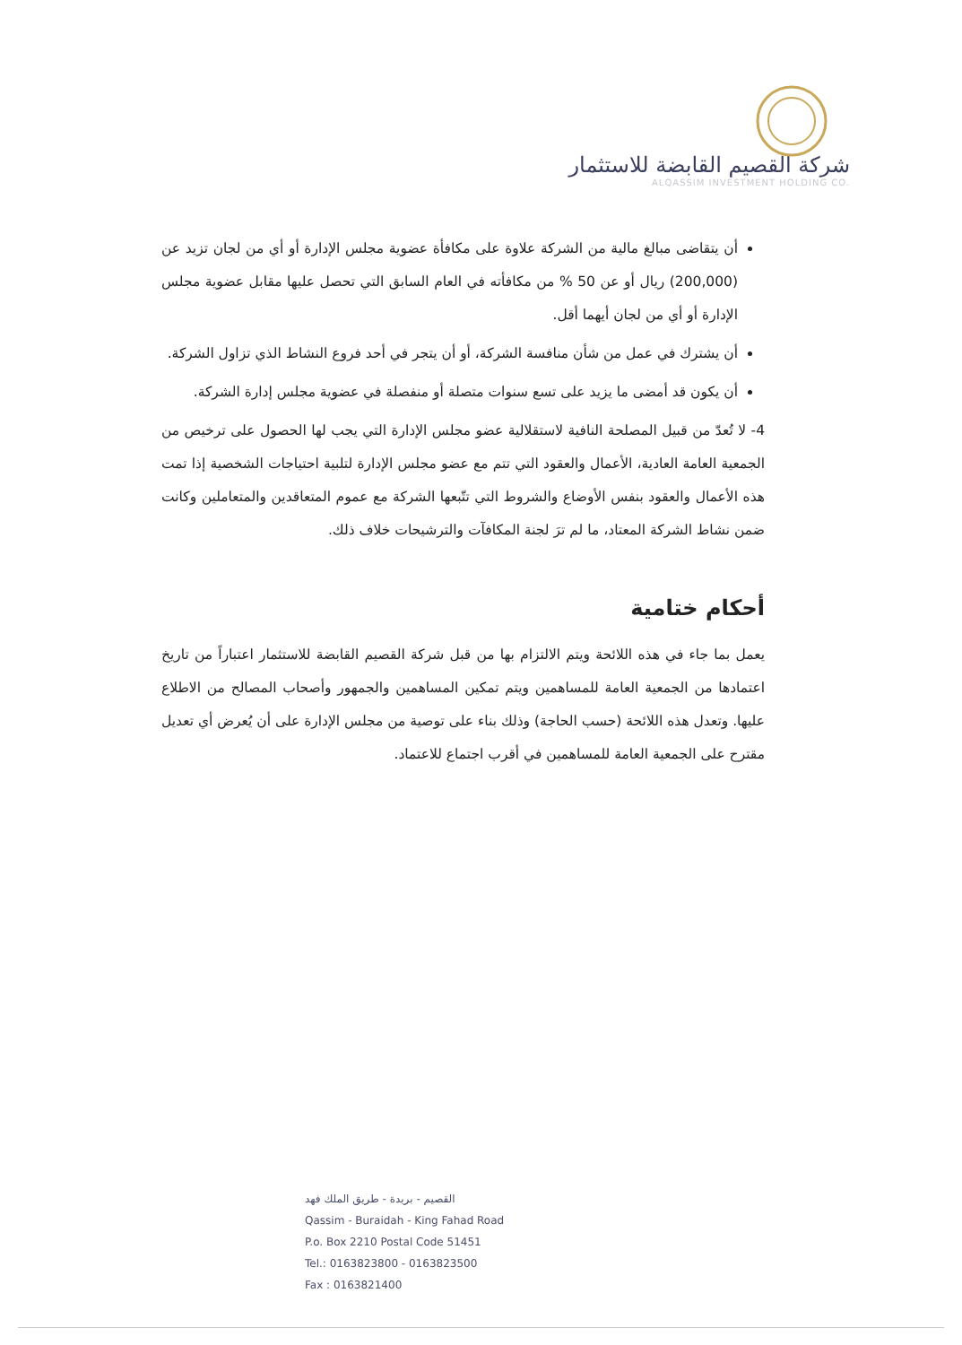شركة القصيم القابضة للاستثمار
ALQASSIM INVESTMENT HOLDING CO.
أن يتقاضى مبالغ مالية من الشركة علاوة على مكافأة عضوية مجلس الإدارة أو أي من لجان تزيد عن (200,000) ريال أو عن 50 % من مكافأته في العام السابق التي تحصل عليها مقابل عضوية مجلس الإدارة أو أي من لجان أيهما أقل.
أن يشترك في عمل من شأن منافسة الشركة، أو أن يتجر في أحد فروع النشاط الذي تزاول الشركة.
أن يكون قد أمضى ما يزيد على تسع سنوات متصلة أو منفصلة في عضوية مجلس إدارة الشركة.
4- لا تُعدّ من قبيل المصلحة النافية لاستقلالية عضو مجلس الإدارة التي يجب لها الحصول على ترخيص من الجمعية العامة العادية، الأعمال والعقود التي تتم مع عضو مجلس الإدارة لتلبية احتياجات الشخصية إذا تمت هذه الأعمال والعقود بنفس الأوضاع والشروط التي تتّبعها الشركة مع عموم المتعاقدين والمتعاملين وكانت ضمن نشاط الشركة المعتاد، ما لم ترَ لجنة المكافآت والترشيحات خلاف ذلك.
أحكام ختامية
يعمل بما جاء في هذه اللائحة ويتم الالتزام بها من قبل شركة القصيم القابضة للاستثمار اعتباراً من تاريخ اعتمادها من الجمعية العامة للمساهمين ويتم تمكين المساهمين والجمهور وأصحاب المصالح من الاطلاع عليها. وتعدل هذه اللائحة (حسب الحاجة) وذلك بناء على توصية من مجلس الإدارة على أن يُعرض أي تعديل مقترح على الجمعية العامة للمساهمين في أقرب اجتماع للاعتماد.
القصيم - بريدة - طريق الملك فهد
Qassim - Buraidah - King Fahad Road
P.o. Box 2210 Postal Code 51451
Tel.: 0163823800 - 0163823500
Fax : 0163821400